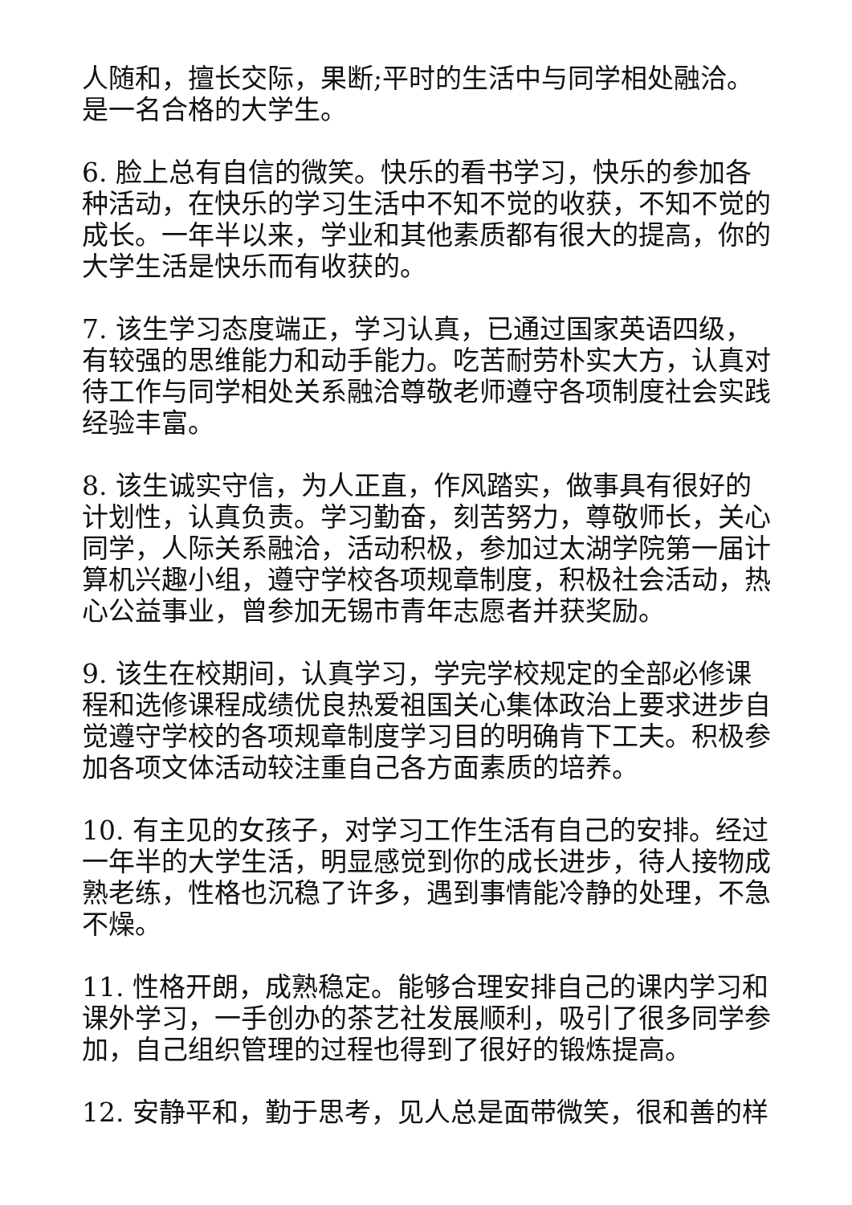人随和，擅长交际，果断;平时的生活中与同学相处融洽。是一名合格的大学生。
6. 脸上总有自信的微笑。快乐的看书学习，快乐的参加各种活动，在快乐的学习生活中不知不觉的收获，不知不觉的成长。一年半以来，学业和其他素质都有很大的提高，你的大学生活是快乐而有收获的。
7. 该生学习态度端正，学习认真，已通过国家英语四级，有较强的思维能力和动手能力。吃苦耐劳朴实大方，认真对待工作与同学相处关系融洽尊敬老师遵守各项制度社会实践经验丰富。
8. 该生诚实守信，为人正直，作风踏实，做事具有很好的计划性，认真负责。学习勤奋，刻苦努力，尊敬师长，关心同学，人际关系融洽，活动积极，参加过太湖学院第一届计算机兴趣小组，遵守学校各项规章制度，积极社会活动，热心公益事业，曾参加无锡市青年志愿者并获奖励。
9. 该生在校期间，认真学习，学完学校规定的全部必修课程和选修课程成绩优良热爱祖国关心集体政治上要求进步自觉遵守学校的各项规章制度学习目的明确肯下工夫。积极参加各项文体活动较注重自己各方面素质的培养。
10. 有主见的女孩子，对学习工作生活有自己的安排。经过一年半的大学生活，明显感觉到你的成长进步，待人接物成熟老练，性格也沉稳了许多，遇到事情能冷静的处理，不急不燥。
11. 性格开朗，成熟稳定。能够合理安排自己的课内学习和课外学习，一手创办的茶艺社发展顺利，吸引了很多同学参加，自己组织管理的过程也得到了很好的锻炼提高。
12. 安静平和，勤于思考，见人总是面带微笑，很和善的样